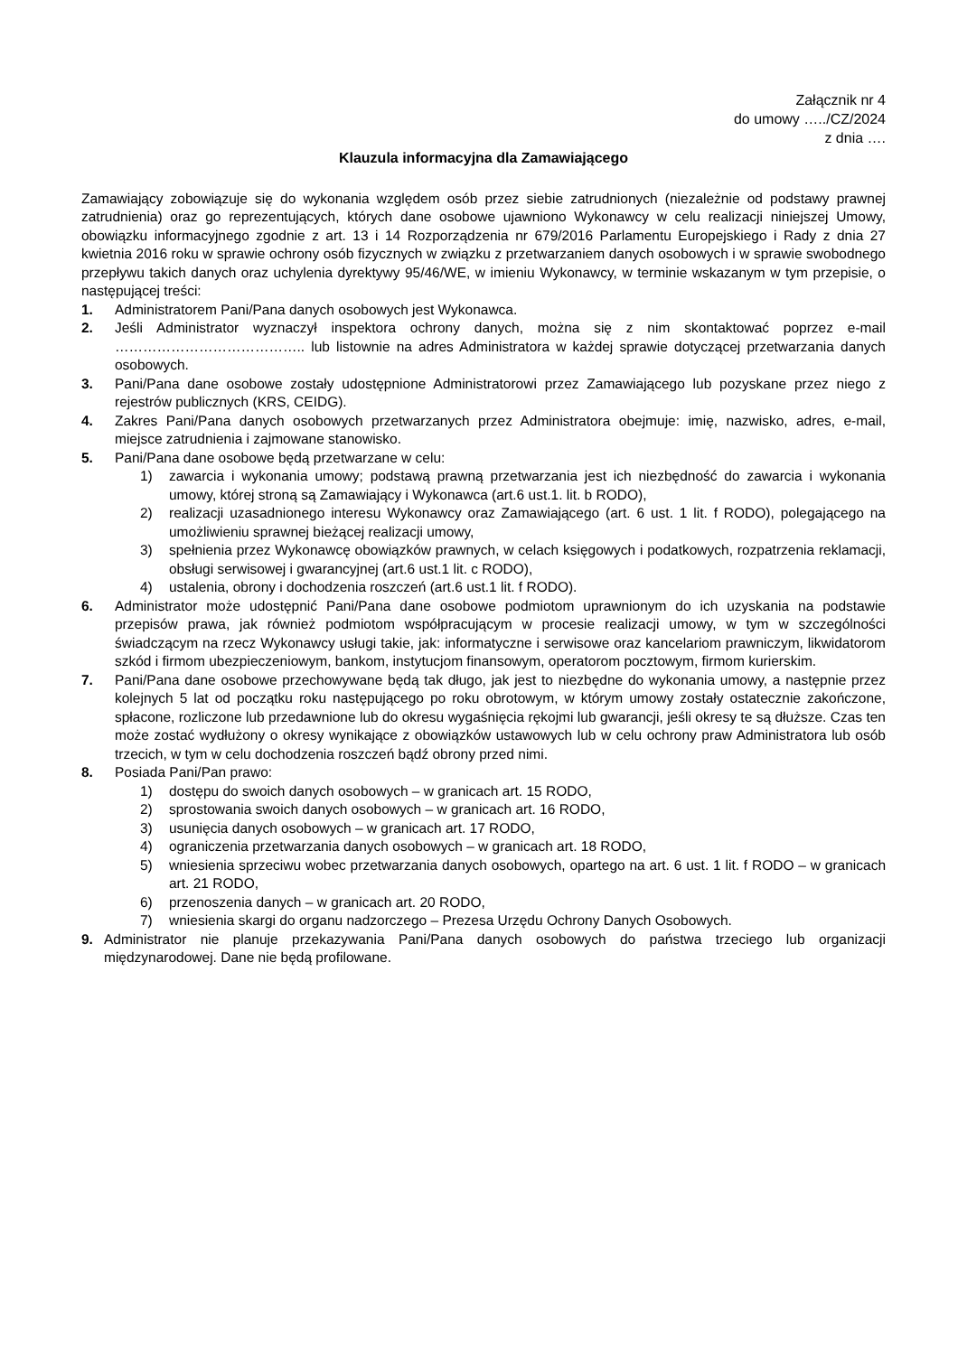Załącznik nr 4
do umowy …../CZ/2024
z dnia ….
Klauzula informacyjna dla Zamawiającego
Zamawiający zobowiązuje się do wykonania względem osób przez siebie zatrudnionych (niezależnie od podstawy prawnej zatrudnienia) oraz go reprezentujących, których dane osobowe ujawniono Wykonawcy w celu realizacji niniejszej Umowy, obowiązku informacyjnego zgodnie z art. 13 i 14 Rozporządzenia nr 679/2016 Parlamentu Europejskiego i Rady z dnia 27 kwietnia 2016 roku w sprawie ochrony osób fizycznych w związku z przetwarzaniem danych osobowych i w sprawie swobodnego przepływu takich danych oraz uchylenia dyrektywy 95/46/WE, w imieniu Wykonawcy, w terminie wskazanym w tym przepisie, o następującej treści:
1. Administratorem Pani/Pana danych osobowych jest Wykonawca.
2. Jeśli Administrator wyznaczył inspektora ochrony danych, można się z nim skontaktować poprzez e-mail ………………………………….. lub listownie na adres Administratora w każdej sprawie dotyczącej przetwarzania danych osobowych.
3. Pani/Pana dane osobowe zostały udostępnione Administratorowi przez Zamawiającego lub pozyskane przez niego z rejestrów publicznych (KRS, CEIDG).
4. Zakres Pani/Pana danych osobowych przetwarzanych przez Administratora obejmuje: imię, nazwisko, adres, e-mail, miejsce zatrudnienia i zajmowane stanowisko.
5. Pani/Pana dane osobowe będą przetwarzane w celu:
1) zawarcia i wykonania umowy; podstawą prawną przetwarzania jest ich niezbędność do zawarcia i wykonania umowy, której stroną są Zamawiający i Wykonawca (art.6 ust.1. lit. b RODO),
2) realizacji uzasadnionego interesu Wykonawcy oraz Zamawiającego (art. 6 ust. 1 lit. f RODO), polegającego na umożliwieniu sprawnej bieżącej realizacji umowy,
3) spełnienia przez Wykonawcę obowiązków prawnych, w celach księgowych i podatkowych, rozpatrzenia reklamacji, obsługi serwisowej i gwarancyjnej (art.6 ust.1 lit. c RODO),
4) ustalenia, obrony i dochodzenia roszczeń (art.6 ust.1 lit. f RODO).
6. Administrator może udostępnić Pani/Pana dane osobowe podmiotom uprawnionym do ich uzyskania na podstawie przepisów prawa, jak również podmiotom współpracującym w procesie realizacji umowy, w tym w szczególności świadczącym na rzecz Wykonawcy usługi takie, jak: informatyczne i serwisowe oraz kancelariom prawniczym, likwidatorom szkód i firmom ubezpieczeniowym, bankom, instytucjom finansowym, operatorom pocztowym, firmom kurierskim.
7. Pani/Pana dane osobowe przechowywane będą tak długo, jak jest to niezbędne do wykonania umowy, a następnie przez kolejnych 5 lat od początku roku następującego po roku obrotowym, w którym umowy zostały ostatecznie zakończone, spłacone, rozliczone lub przedawnione lub do okresu wygaśnięcia rękojmi lub gwarancji, jeśli okresy te są dłuższe. Czas ten może zostać wydłużony o okresy wynikające z obowiązków ustawowych lub w celu ochrony praw Administratora lub osób trzecich, w tym w celu dochodzenia roszczeń bądź obrony przed nimi.
8. Posiada Pani/Pan prawo:
1) dostępu do swoich danych osobowych – w granicach art. 15 RODO,
2) sprostowania swoich danych osobowych – w granicach art. 16 RODO,
3) usunięcia danych osobowych – w granicach art. 17 RODO,
4) ograniczenia przetwarzania danych osobowych – w granicach art. 18 RODO,
5) wniesienia sprzeciwu wobec przetwarzania danych osobowych, opartego na art. 6 ust. 1 lit. f RODO – w granicach art. 21 RODO,
6) przenoszenia danych – w granicach art. 20 RODO,
7) wniesienia skargi do organu nadzorczego – Prezesa Urzędu Ochrony Danych Osobowych.
9. Administrator nie planuje przekazywania Pani/Pana danych osobowych do państwa trzeciego lub organizacji międzynarodowej. Dane nie będą profilowane.